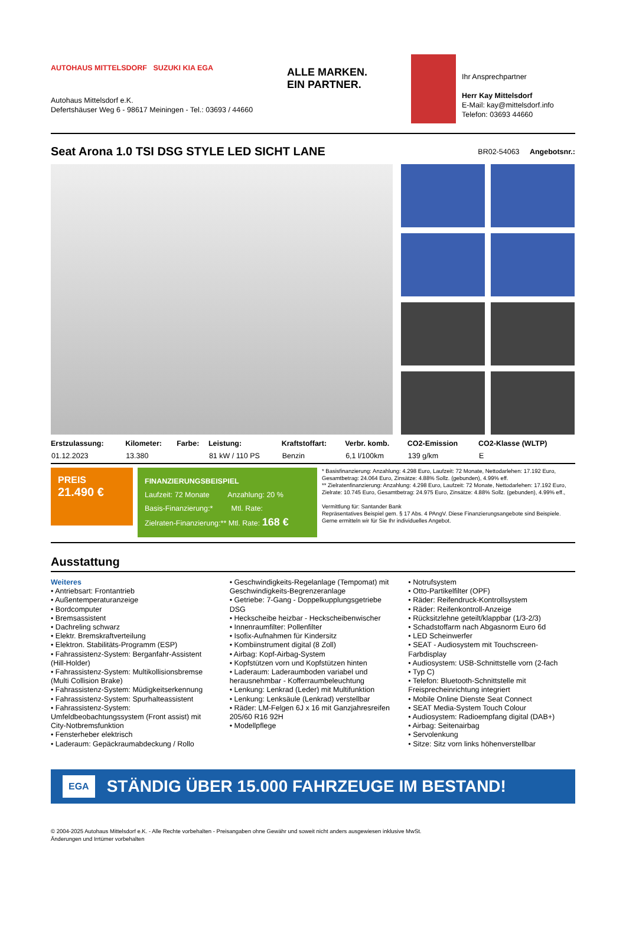AUTOHAUS MITTELSDORF SUZUKI KIA EGA
Autohaus Mittelsdorf e.K.
Defertshäuser Weg 6 - 98617 Meiningen - Tel.: 03693 / 44660
ALLE MARKEN.
EIN PARTNER.
Ihr Ansprechpartner
Herr Kay Mittelsdorf
E-Mail: kay@mittelsdorf.info
Telefon: 03693 44660
Seat Arona 1.0 TSI DSG STYLE LED SICHT LANE
BR02-54063 Angebotsnr.:
| Erstzulassung: | Kilometer: | Farbe: | Leistung: | Kraftstoffart: | Verbr. komb. | CO2-Emission | CO2-Klasse (WLTP) |
| --- | --- | --- | --- | --- | --- | --- | --- |
| 01.12.2023 | 13.380 | | 81 kW / 110 PS | Benzin | 6,1 l/100km | 139 g/km | E |
PREIS
21.490 €
FINANZIERUNGSBEISPIEL
Laufzeit: 72 Monate Anzahlung: 20 %
Basis-Finanzierung:* Mtl. Rate:
Zielraten-Finanzierung:** Mtl. Rate: 168 €
* Basisfinanzierung: Anzahlung: 4.298 Euro, Laufzeit: 72 Monate, Nettodarlehen: 17.192 Euro, Gesamtbetrag: 24.064 Euro, Zinsätze: 4.88% Sollz. (gebunden), 4.99% eff.
** Zielratenfinanzierung: Anzahlung: 4.298 Euro, Laufzeit: 72 Monate, Nettodarlehen: 17.192 Euro, Zielrate: 10.745 Euro, Gesamtbetrag: 24.975 Euro, Zinsätze: 4.88% Sollz. (gebunden), 4.99% eff.,
Vermittlung für: Santander Bank
Repräsentatives Beispiel gem. § 17 Abs. 4 PAngV. Diese Finanzierungsangebote sind Beispiele. Gerne ermitteln wir für Sie Ihr individuelles Angebot.
Ausstattung
Weiteres
• Antriebsart: Frontantrieb
• Außentemperaturanzeige
• Bordcomputer
• Bremsassistent
• Dachreling schwarz
• Elektr. Bremskraftverteilung
• Elektron. Stabilitäts-Programm (ESP)
• Fahrassistenz-System: Berganfahr-Assistent (Hill-Holder)
• Fahrassistenz-System: Multikollisionsbremse (Multi Collision Brake)
• Fahrassistenz-System: Müdigkeitserkennung
• Fahrassistenz-System: Spurhalteassistent
• Fahrassistenz-System: Umfeldbeobachtungssystem (Front assist) mit City-Notbremsfunktion
• Fensterheber elektrisch
• Laderaum: Gepäckraumabdeckung / Rollo
• Geschwindigkeits-Regelanlage (Tempomat) mit Geschwindigkeits-Begrenzeranlage
• Getriebe: 7-Gang - Doppelkupplungsgetriebe DSG
• Heckscheibe heizbar - Heckscheibenwischer
• Innenraumfilter: Pollenfilter
• Isofix-Aufnahmen für Kindersitz
• Kombiinstrument digital (8 Zoll)
• Airbag: Kopf-Airbag-System
• Kopfstützen vorn und Kopfstützen hinten
• Laderaum: Laderaumboden variabel und herausnehmbar - Kofferraumbeleuchtung
• Lenkung: Lenkrad (Leder) mit Multifunktion
• Lenkung: Lenksäule (Lenkrad) verstellbar
• Räder: LM-Felgen 6J x 16 mit Ganzjahresreifen 205/60 R16 92H
• Modellpflege
• Notrufsystem
• Otto-Partikelfilter (OPF)
• Räder: Reifendruck-Kontrollsystem
• Räder: Reifenkontroll-Anzeige
• Rücksitzlehne geteilt/klappbar (1/3-2/3)
• Schadstoffarm nach Abgasnorm Euro 6d
• LED Scheinwerfer
• SEAT - Audiosystem mit Touchscreen-Farbdisplay
• Audiosystem: USB-Schnittstelle vorn (2-fach
• Typ C)
• Telefon: Bluetooth-Schnittstelle mit Freisprecheinrichtung integriert
• Mobile Online Dienste Seat Connect
• SEAT Media-System Touch Colour
• Audiosystem: Radioempfang digital (DAB+)
• Airbag: Seitenairbag
• Servolenkung
• Sitze: Sitz vorn links höhenverstellbar
EGA STÄNDIG ÜBER 15.000 FAHRZEUGE IM BESTAND!
© 2004-2025 Autohaus Mittelsdorf e.K. - Alle Rechte vorbehalten - Preisangaben ohne Gewähr und soweit nicht anders ausgewiesen inklusive MwSt.
Änderungen und Irrtümer vorbehalten